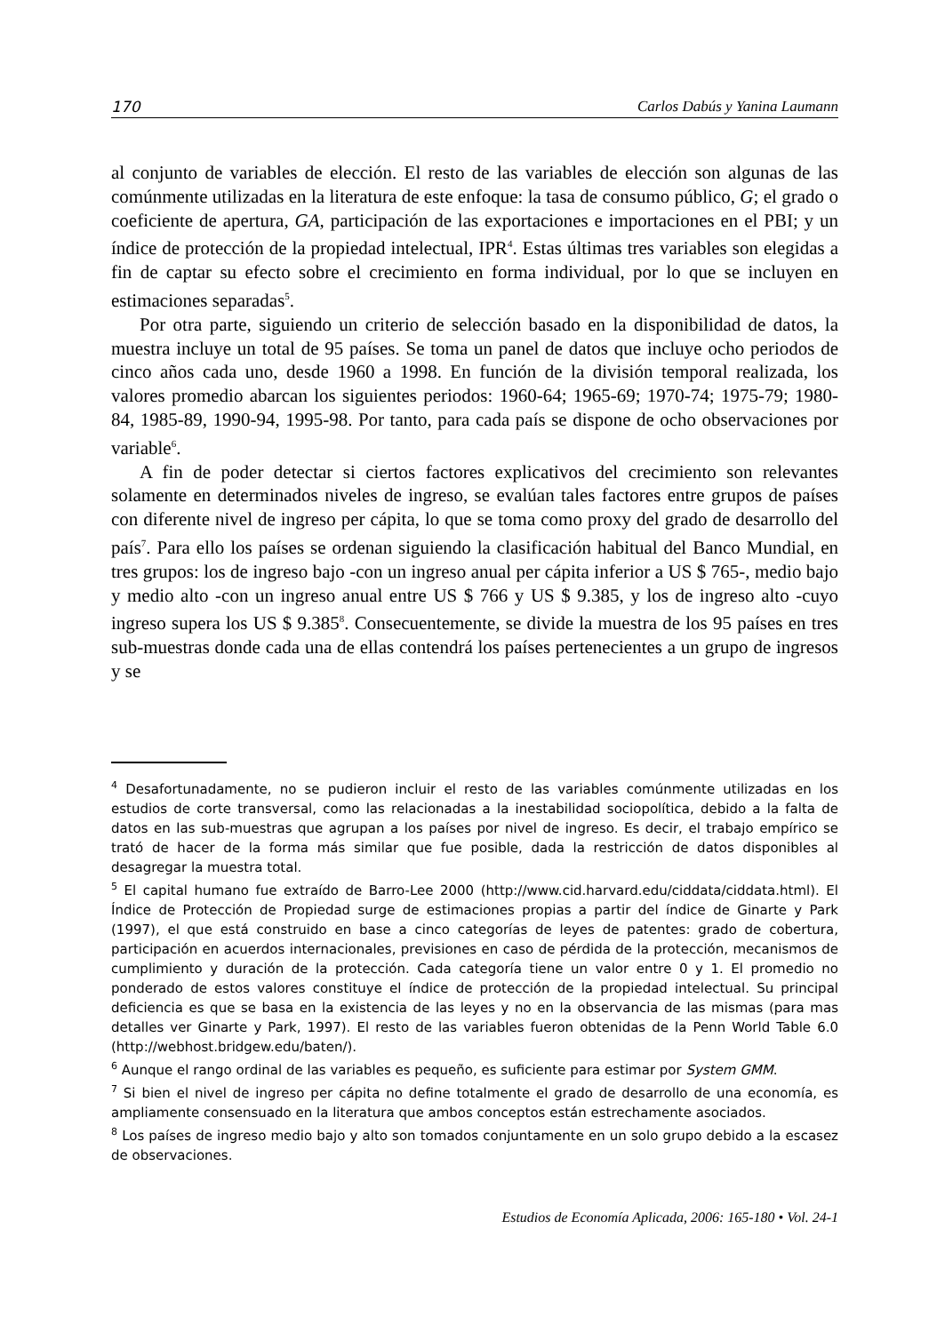170 Carlos Dabús y Yanina Laumann
al conjunto de variables de elección. El resto de las variables de elección son algunas de las comúnmente utilizadas en la literatura de este enfoque: la tasa de consumo público, G; el grado o coeficiente de apertura, GA, participación de las exportaciones e importaciones en el PBI; y un índice de protección de la propiedad intelectual, IPR<sup>4</sup>. Estas últimas tres variables son elegidas a fin de captar su efecto sobre el crecimiento en forma individual, por lo que se incluyen en estimaciones separadas<sup>5</sup>.
Por otra parte, siguiendo un criterio de selección basado en la disponibilidad de datos, la muestra incluye un total de 95 países. Se toma un panel de datos que incluye ocho periodos de cinco años cada uno, desde 1960 a 1998. En función de la división temporal realizada, los valores promedio abarcan los siguientes periodos: 1960-64; 1965-69; 1970-74; 1975-79; 1980-84, 1985-89, 1990-94, 1995-98. Por tanto, para cada país se dispone de ocho observaciones por variable<sup>6</sup>.
A fin de poder detectar si ciertos factores explicativos del crecimiento son relevantes solamente en determinados niveles de ingreso, se evalúan tales factores entre grupos de países con diferente nivel de ingreso per cápita, lo que se toma como proxy del grado de desarrollo del país<sup>7</sup>. Para ello los países se ordenan siguiendo la clasificación habitual del Banco Mundial, en tres grupos: los de ingreso bajo -con un ingreso anual per cápita inferior a US $ 765-, medio bajo y medio alto -con un ingreso anual entre US $ 766 y US $ 9.385, y los de ingreso alto -cuyo ingreso supera los US $ 9.385<sup>8</sup>. Consecuentemente, se divide la muestra de los 95 países en tres sub-muestras donde cada una de ellas contendrá los países pertenecientes a un grupo de ingresos y se
<sup>4</sup> Desafortunadamente, no se pudieron incluir el resto de las variables comúnmente utilizadas en los estudios de corte transversal, como las relacionadas a la inestabilidad sociopolítica, debido a la falta de datos en las sub-muestras que agrupan a los países por nivel de ingreso. Es decir, el trabajo empírico se trató de hacer de la forma más similar que fue posible, dada la restricción de datos disponibles al desagregar la muestra total.
<sup>5</sup> El capital humano fue extraído de Barro-Lee 2000 (http://www.cid.harvard.edu/ciddata/ciddata.html). El Índice de Protección de Propiedad surge de estimaciones propias a partir del índice de Ginarte y Park (1997), el que está construido en base a cinco categorías de leyes de patentes: grado de cobertura, participación en acuerdos internacionales, previsiones en caso de pérdida de la protección, mecanismos de cumplimiento y duración de la protección. Cada categoría tiene un valor entre 0 y 1. El promedio no ponderado de estos valores constituye el índice de protección de la propiedad intelectual. Su principal deficiencia es que se basa en la existencia de las leyes y no en la observancia de las mismas (para mas detalles ver Ginarte y Park, 1997). El resto de las variables fueron obtenidas de la Penn World Table 6.0 (http://webhost.bridgew.edu/baten/).
<sup>6</sup> Aunque el rango ordinal de las variables es pequeño, es suficiente para estimar por System GMM.
<sup>7</sup> Si bien el nivel de ingreso per cápita no define totalmente el grado de desarrollo de una economía, es ampliamente consensuado en la literatura que ambos conceptos están estrechamente asociados.
<sup>8</sup> Los países de ingreso medio bajo y alto son tomados conjuntamente en un solo grupo debido a la escasez de observaciones.
Estudios de Economía Aplicada, 2006: 165-180 • Vol. 24-1